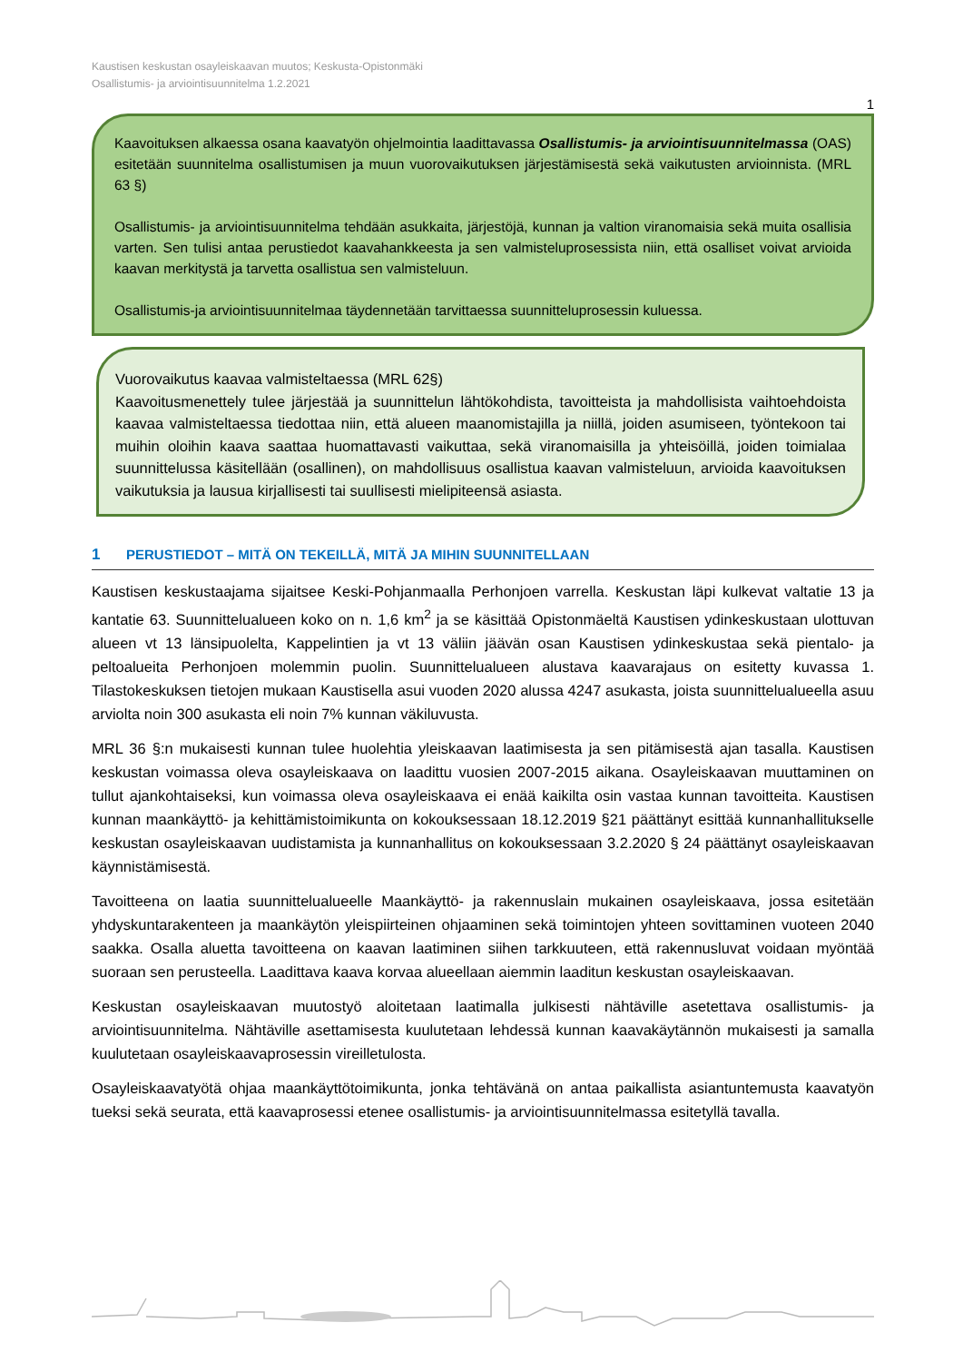Kaustisen keskustan osayleiskaavan muutos; Keskusta-Opistonmäki
Osallistumis- ja arviointisuunnitelma 1.2.2021
1
Kaavoituksen alkaessa osana kaavatyön ohjelmointia laadittavassa Osallistumis- ja arviointisuunnitelmassa (OAS) esitetään suunnitelma osallistumisen ja muun vuorovaikutuksen järjestämisestä sekä vaikutusten arvioinnista. (MRL 63 §)
Osallistumis- ja arviointisuunnitelma tehdään asukkaita, järjestöjä, kunnan ja valtion viranomaisia sekä muita osallisia varten. Sen tulisi antaa perustiedot kaavahankkeesta ja sen valmisteluprosessista niin, että osalliset voivat arvioida kaavan merkitystä ja tarvetta osallistua sen valmisteluun.
Osallistumis-ja arviointisuunnitelmaa täydennetään tarvittaessa suunnitteluprosessin kuluessa.
Vuorovaikutus kaavaa valmisteltaessa (MRL 62§)
Kaavoitusmenettely tulee järjestää ja suunnittelun lähtökohdista, tavoitteista ja mahdollisista vaihtoehdoista kaavaa valmisteltaessa tiedottaa niin, että alueen maanomistajilla ja niillä, joiden asumiseen, työntekoon tai muihin oloihin kaava saattaa huomattavasti vaikuttaa, sekä viranomaisilla ja yhteisöillä, joiden toimialaa suunnittelussa käsitellään (osallinen), on mahdollisuus osallistua kaavan valmisteluun, arvioida kaavoituksen vaikutuksia ja lausua kirjallisesti tai suullisesti mielipiteensä asiasta.
1 PERUSTIEDOT – MITÄ ON TEKEILLÄ, MITÄ JA MIHIN SUUNNITELLAAN
Kaustisen keskustaajama sijaitsee Keski-Pohjanmaalla Perhonjoen varrella. Keskustan läpi kulkevat valtatie 13 ja kantatie 63. Suunnittelualueen koko on n. 1,6 km<sup>2</sup> ja se käsittää Opistonmäeltä Kaustisen ydinkeskustaan ulottuvan alueen vt 13 länsipuolelta, Kappelintien ja vt 13 väliin jäävän osan Kaustisen ydinkeskustaa sekä pientalo- ja peltoalueita Perhonjoen molemmin puolin. Suunnittelualueen alustava kaavarajaus on esitetty kuvassa 1. Tilastokeskuksen tietojen mukaan Kaustisella asui vuoden 2020 alussa 4247 asukasta, joista suunnittelualueella asuu arviolta noin 300 asukasta eli noin 7% kunnan väkiluvusta.
MRL 36 §:n mukaisesti kunnan tulee huolehtia yleiskaavan laatimisesta ja sen pitämisestä ajan tasalla. Kaustisen keskustan voimassa oleva osayleiskaava on laadittu vuosien 2007-2015 aikana. Osayleiskaavan muuttaminen on tullut ajankohtaiseksi, kun voimassa oleva osayleiskaava ei enää kaikilta osin vastaa kunnan tavoitteita. Kaustisen kunnan maankäyttö- ja kehittämistoimikunta on kokouksessaan 18.12.2019 §21 päättänyt esittää kunnanhallitukselle keskustan osayleiskaavan uudistamista ja kunnanhallitus on kokouksessaan 3.2.2020 § 24 päättänyt osayleiskaavan käynnistämisestä.
Tavoitteena on laatia suunnittelualueelle Maankäyttö- ja rakennuslain mukainen osayleiskaava, jossa esitetään yhdyskuntarakenteen ja maankäytön yleispiirteinen ohjaaminen sekä toimintojen yhteen sovittaminen vuoteen 2040 saakka. Osalla aluetta tavoitteena on kaavan laatiminen siihen tarkkuuteen, että rakennusluvat voidaan myöntää suoraan sen perusteella. Laadittava kaava korvaa alueellaan aiemmin laaditun keskustan osayleiskaavan.
Keskustan osayleiskaavan muutostyö aloitetaan laatimalla julkisesti nähtäville asetettava osallistumis- ja arviointisuunnitelma. Nähtäville asettamisesta kuulutetaan lehdessä kunnan kaavakäytännön mukaisesti ja samalla kuulutetaan osayleiskaavaprosessin vireilletulosta.
Osayleiskaavatyötä ohjaa maankäyttötoimikunta, jonka tehtävänä on antaa paikallista asiantuntemusta kaavatyön tueksi sekä seurata, että kaavaprosessi etenee osallistumis- ja arviointisuunnitelmassa esitetyllä tavalla.